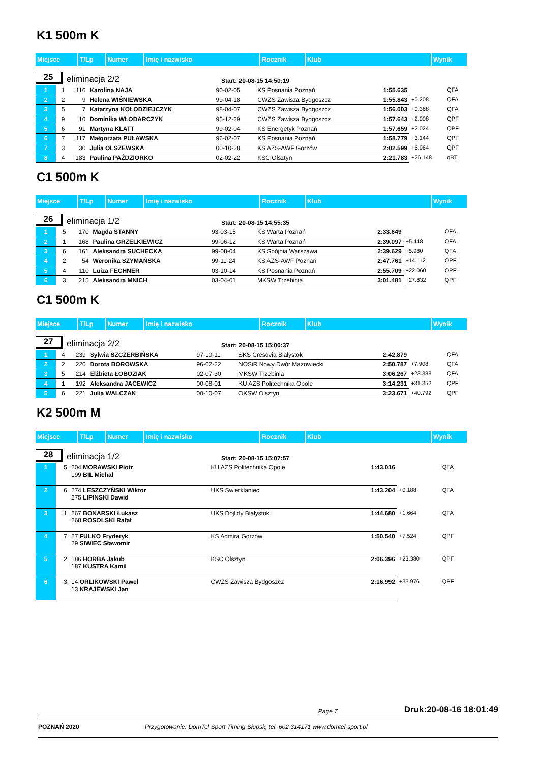K1 500m K
| Miejsce | T/Lp | Numer | Imię i nazwisko | Rocznik | Klub | Wynik |
| --- | --- | --- | --- | --- | --- | --- |
25 eliminacja 2/2 Start: 20-08-15 14:50:19
| 1 | 1 | 116 | Karolina NAJA | 90-02-05 | KS Posnania Poznań | 1:55.635 | | QFA |
| 2 | 2 | 9 | Helena WIŚNIEWSKA | 99-04-18 | CWZS Zawisza Bydgoszcz | 1:55.843 | +0.208 | QFA |
| 3 | 5 | 7 | Katarzyna KOŁODZIEJCZYK | 98-04-07 | CWZS Zawisza Bydgoszcz | 1:56.003 | +0.368 | QFA |
| 4 | 9 | 10 | Dominika WŁODARCZYK | 95-12-29 | CWZS Zawisza Bydgoszcz | 1:57.643 | +2.008 | QPF |
| 5 | 6 | 91 | Martyna KLATT | 99-02-04 | KS Energetyk Poznań | 1:57.659 | +2.024 | QPF |
| 6 | 7 | 117 | Małgorzata PUŁAWSKA | 96-02-07 | KS Posnania Poznań | 1:58.779 | +3.144 | QPF |
| 7 | 3 | 30 | Julia OLSZEWSKA | 00-10-28 | KS AZS-AWF Gorzów | 2:02.599 | +6.964 | QPF |
| 8 | 4 | 183 | Paulina PAŹDZIORKO | 02-02-22 | KSC Olsztyn | 2:21.783 | +26.148 | qBT |
C1 500m K
| Miejsce | T/Lp | Numer | Imię i nazwisko | Rocznik | Klub | Wynik |
| --- | --- | --- | --- | --- | --- | --- |
26 eliminacja 1/2 Start: 20-08-15 14:55:35
| 1 | 5 | 170 | Magda STANNY | 93-03-15 | KS Warta Poznań | 2:33.649 | | QFA |
| 2 | 1 | 168 | Paulina GRZELKIEWICZ | 99-06-12 | KS Warta Poznań | 2:39.097 | +5.448 | QFA |
| 3 | 6 | 161 | Aleksandra SUCHECKA | 99-08-04 | KS Spójnia Warszawa | 2:39.629 | +5.980 | QFA |
| 4 | 2 | 54 | Weronika SZYMAŃSKA | 99-11-24 | KS AZS-AWF Poznań | 2:47.761 | +14.112 | QPF |
| 5 | 4 | 110 | Luiza FECHNER | 03-10-14 | KS Posnania Poznań | 2:55.709 | +22.060 | QPF |
| 6 | 3 | 215 | Aleksandra MNICH | 03-04-01 | MKSW Trzebinia | 3:01.481 | +27.832 | QPF |
C1 500m K
| Miejsce | T/Lp | Numer | Imię i nazwisko | Rocznik | Klub | Wynik |
| --- | --- | --- | --- | --- | --- | --- |
27 eliminacja 2/2 Start: 20-08-15 15:00:37
| 1 | 4 | 239 | Sylwia SZCZERBIŃSKA | 97-10-11 | SKS Cresovia Białystok | 2:42.879 | | QFA |
| 2 | 2 | 220 | Dorota BOROWSKA | 96-02-22 | NOSiR Nowy Dwór Mazowiecki | 2:50.787 | +7.908 | QFA |
| 3 | 5 | 214 | Elżbieta ŁOBOZIAK | 02-07-30 | MKSW Trzebinia | 3:06.267 | +23.388 | QFA |
| 4 | 1 | 192 | Aleksandra JACEWICZ | 00-08-01 | KU AZS Politechnika Opole | 3:14.231 | +31.352 | QPF |
| 5 | 6 | 221 | Julia WALCZAK | 00-10-07 | OKSW Olsztyn | 3:23.671 | +40.792 | QPF |
K2 500m M
| Miejsce | T/Lp | Numer | Imię i nazwisko | Rocznik | Klub | Wynik |
| --- | --- | --- | --- | --- | --- | --- |
28 eliminacja 1/2 Start: 20-08-15 15:07:57
| 1 | 5 | 204 MORAWSKI Piotr 199 BIL Michał | KU AZS Politechnika Opole | 1:43.016 | | QFA |
| 2 | 6 | 274 LESZCZYŃSKI Wiktor 275 LIPINSKI Dawid | UKS Świerklaniec | 1:43.204 | +0.188 | QFA |
| 3 | 1 | 267 BONARSKI Łukasz 268 ROSOLSKI Rafał | UKS Dojlidy Białystok | 1:44.680 | +1.664 | QFA |
| 4 | 7 | 27 FULKO Fryderyk 29 SIWIEC Sławomir | KS Admira Gorzów | 1:50.540 | +7.524 | QPF |
| 5 | 2 | 186 HORBA Jakub 187 KUSTRA Kamil | KSC Olsztyn | 2:06.396 | +23.380 | QPF |
| 6 | 3 | 14 ORLIKOWSKI Paweł 13 KRAJEWSKI Jan | CWZS Zawisza Bydgoszcz | 2:16.992 | +33.976 | QPF |
Page 7 Druk:20-08-16 18:01:49
POZNAŃ 2020 Przygotowanie: DomTel Sport Timing Słupsk, tel. 602 314171 www.domtel-sport.pl